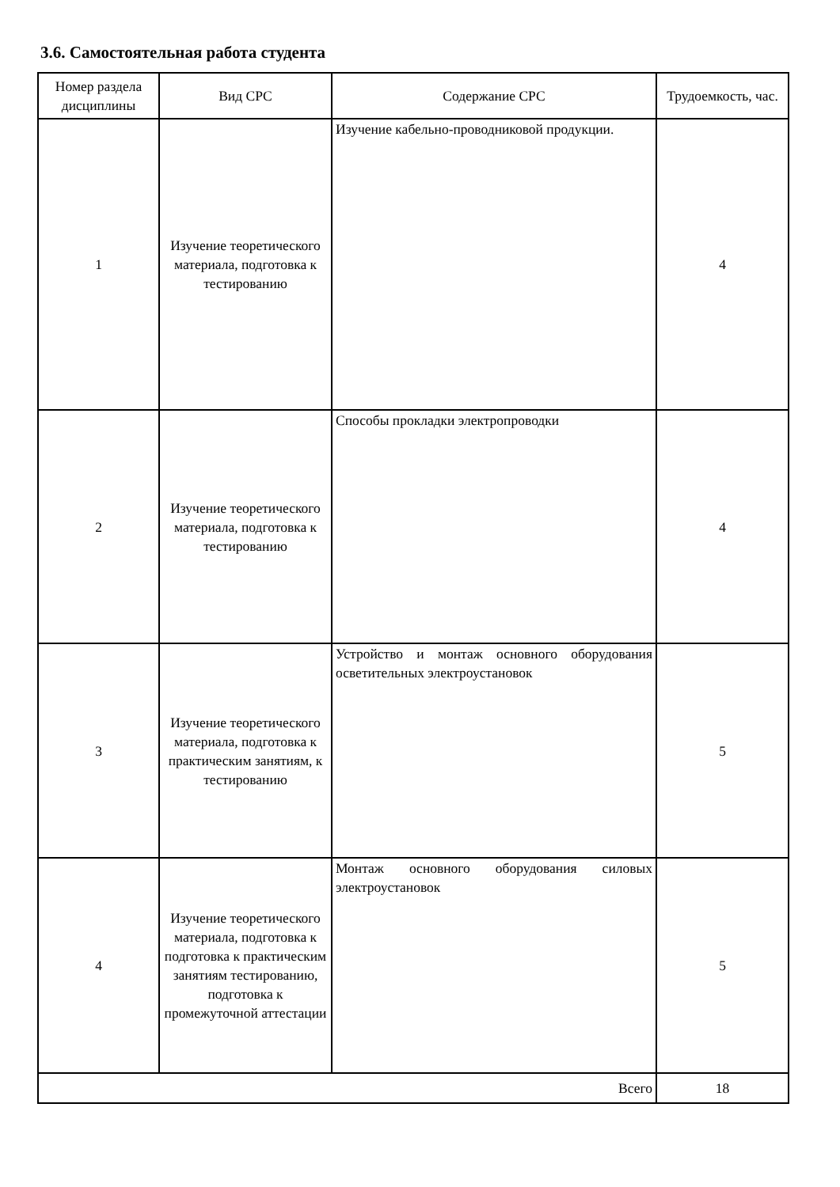3.6. Самостоятельная работа студента
| Номер раздела дисциплины | Вид СРС | Содержание СРС | Трудоемкость, час. |
| --- | --- | --- | --- |
| 1 | Изучение теоретического материала, подготовка к тестированию | Изучение кабельно-проводниковой продукции. | 4 |
| 2 | Изучение теоретического материала, подготовка к тестированию | Способы прокладки электропроводки | 4 |
| 3 | Изучение теоретического материала, подготовка к практическим занятиям, к тестированию | Устройство и монтаж основного оборудования осветительных электроустановок | 5 |
| 4 | Изучение теоретического материала, подготовка к подготовка к практическим занятиям тестированию, подготовка к промежуточной аттестации | Монтаж основного оборудования силовых электроустановок | 5 |
| Всего | | | 18 |